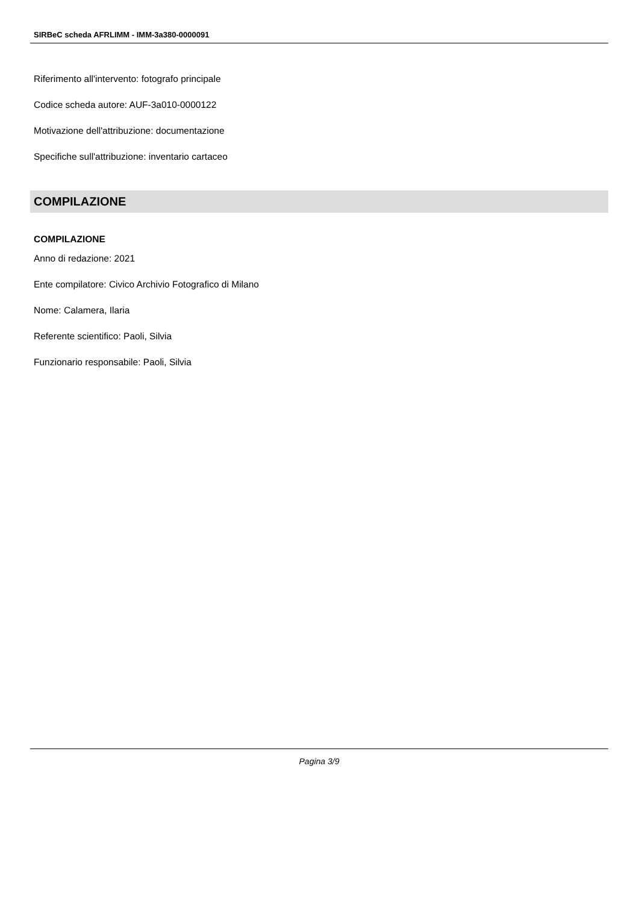SIRBeC scheda AFRLIMM - IMM-3a380-0000091
Riferimento all'intervento: fotografo principale
Codice scheda autore: AUF-3a010-0000122
Motivazione dell'attribuzione: documentazione
Specifiche sull'attribuzione: inventario cartaceo
COMPILAZIONE
COMPILAZIONE
Anno di redazione: 2021
Ente compilatore: Civico Archivio Fotografico di Milano
Nome: Calamera, Ilaria
Referente scientifico: Paoli, Silvia
Funzionario responsabile: Paoli, Silvia
Pagina 3/9